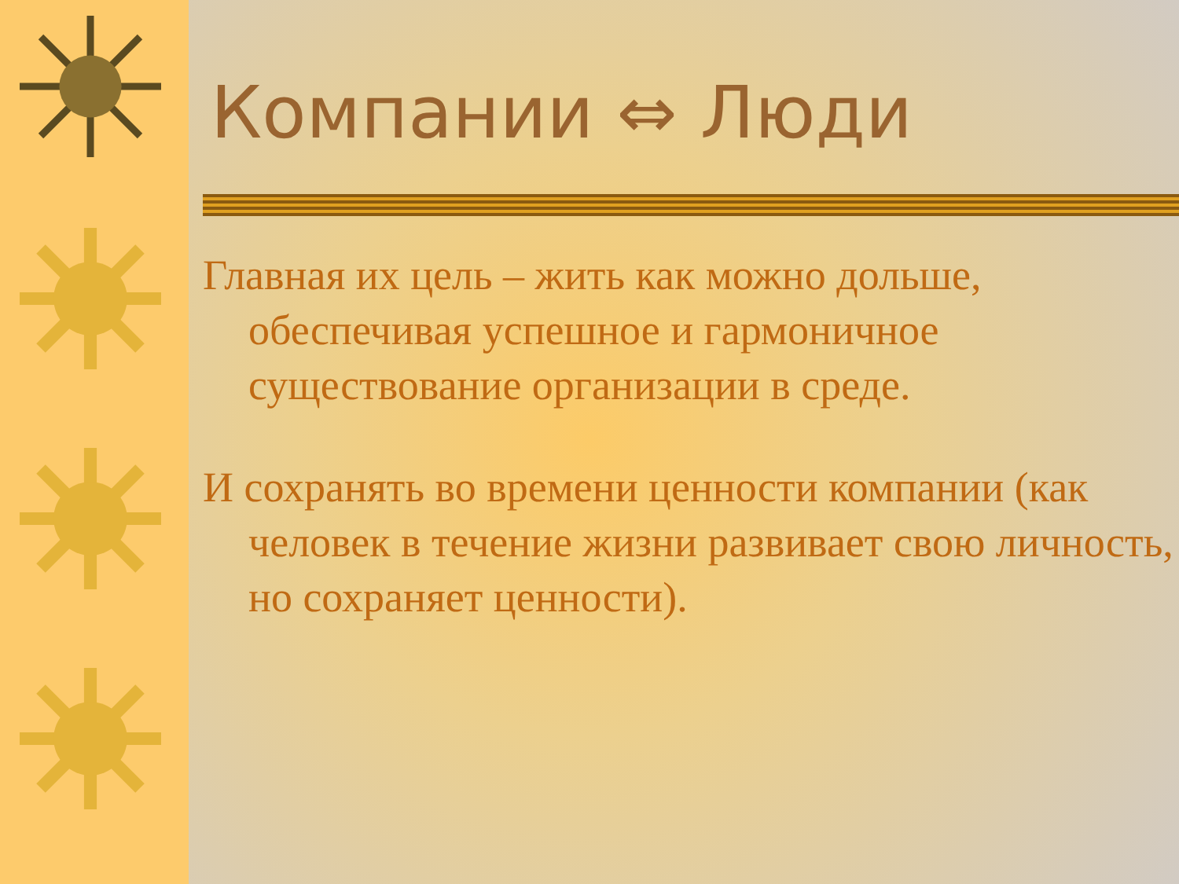Компании ⇔ Люди
Главная их цель – жить как можно дольше, обеспечивая успешное и гармоничное существование организации в среде.
И сохранять во времени ценности компании (как человек в течение жизни развивает свою личность, но сохраняет ценности).